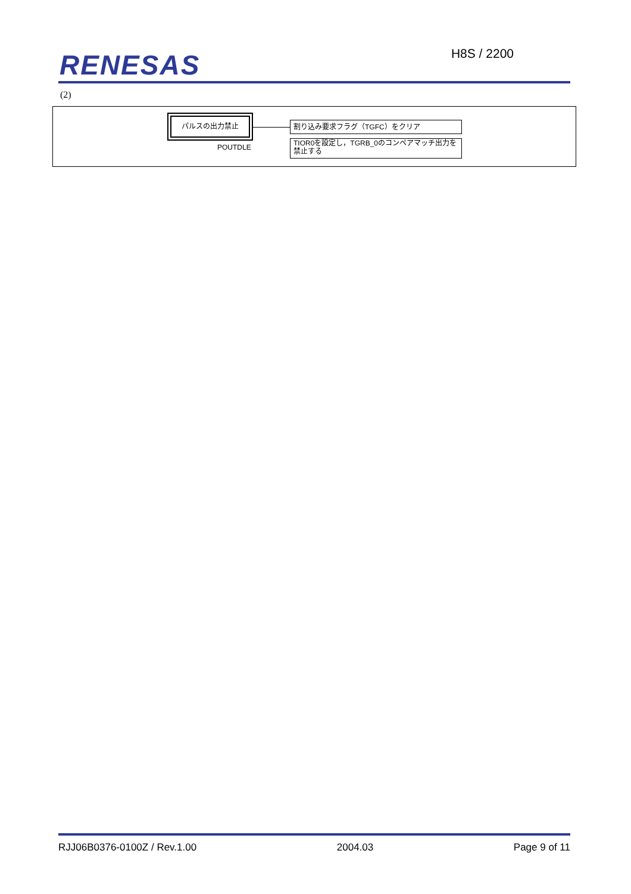RENESAS H8S / 2200
(2)
パルスの出力禁止
POUTDLE
割り込み要求フラグ（TGFC）をクリア
TIOR0を設定し，TGRB_0のコンペアマッチ出力を禁止する
RJJ06B0376-0100Z / Rev.1.00 2004.03 Page 9 of 11